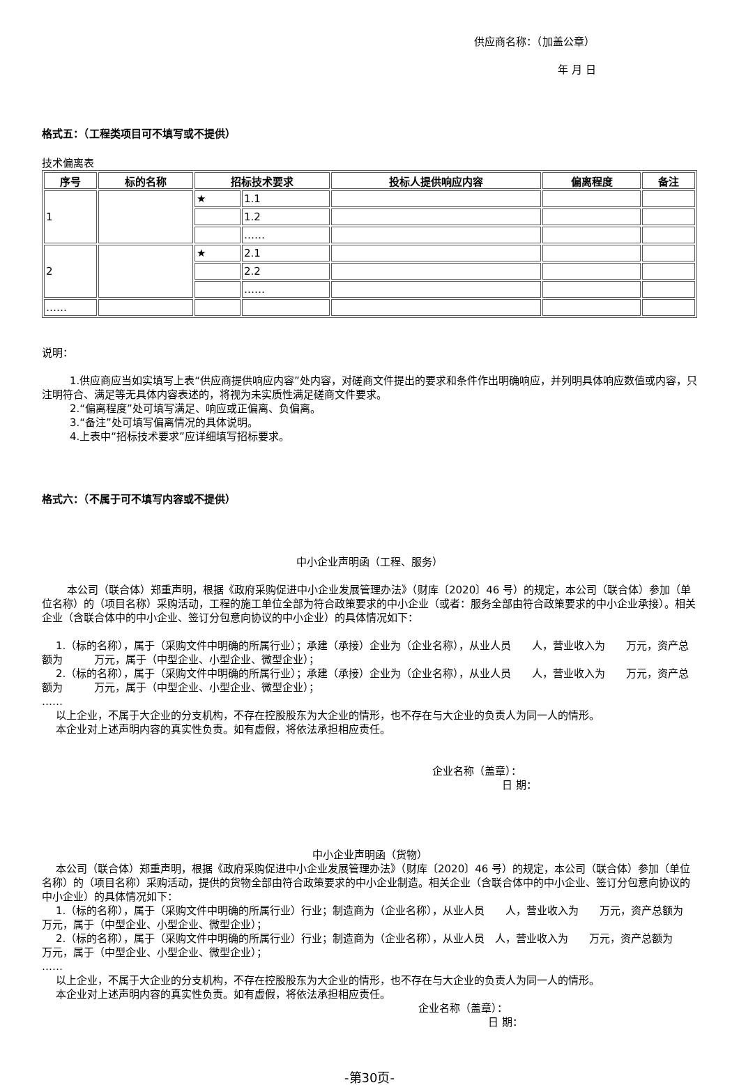供应商名称：（加盖公章）
年 月 日
格式五：（工程类项目可不填写或不提供）
技术偏离表
| 序号 | 标的名称 | 招标技术要求 | | 投标人提供响应内容 | 偏离程度 | 备注 |
| --- | --- | --- | --- | --- | --- | --- |
| 1 | | ★ | 1.1 | | | |
| | | | 1.2 | | | |
| | | | …… | | | |
| 2 | | ★ | 2.1 | | | |
| | | | 2.2 | | | |
| | | | …… | | | |
| …… | | | | | | |
说明：
1.供应商应当如实填写上表“供应商提供响应内容”处内容，对磋商文件提出的要求和条件作出明确响应，并列明具体响应数值或内容，只注明符合、满足等无具体内容表述的，将视为未实质性满足磋商文件要求。
2.“偏离程度”处可填写满足、响应或正偏离、负偏离。
3.“备注”处可填写偏离情况的具体说明。
4.上表中“招标技术要求”应详细填写招标要求。
格式六：（不属于可不填写内容或不提供）
中小企业声明函（工程、服务）
本公司（联合体）郑重声明，根据《政府采购促进中小企业发展管理办法》（财库〔2020〕46 号）的规定，本公司（联合体）参加（单位名称）的（项目名称）采购活动，工程的施工单位全部为符合政策要求的中小企业（或者：服务全部由符合政策要求的中小企业承接）。相关企业（含联合体中的中小企业、签订分包意向协议的中小企业）的具体情况如下：
1.（标的名称），属于（采购文件中明确的所属行业）；承建（承接）企业为（企业名称），从业人员　　人，营业收入为　　万元，资产总额为　　　万元，属于（中型企业、小型企业、微型企业）；
2.（标的名称），属于（采购文件中明确的所属行业）；承建（承接）企业为（企业名称），从业人员　　人，营业收入为　　万元，资产总额为　　　万元，属于（中型企业、小型企业、微型企业）；
……
以上企业，不属于大企业的分支机构，不存在控股股东为大企业的情形，也不存在与大企业的负责人为同一人的情形。
本企业对上述声明内容的真实性负责。如有虚假，将依法承担相应责任。
企业名称（盖章）：
日 期：
中小企业声明函（货物）
本公司（联合体）郑重声明，根据《政府采购促进中小企业发展管理办法》（财库〔2020〕46 号）的规定，本公司（联合体）参加（单位名称）的（项目名称）采购活动，提供的货物全部由符合政策要求的中小企业制造。相关企业（含联合体中的中小企业、签订分包意向协议的中小企业）的具体情况如下：
1.（标的名称），属于（采购文件中明确的所属行业）行业；制造商为（企业名称），从业人员　　人，营业收入为　　万元，资产总额为　　万元，属于（中型企业、小型企业、微型企业）；
2.（标的名称），属于（采购文件中明确的所属行业）行业；制造商为（企业名称），从业人员　人，营业收入为　　万元，资产总额为　　万元，属于（中型企业、小型企业、微型企业）；
……
以上企业，不属于大企业的分支机构，不存在控股股东为大企业的情形，也不存在与大企业的负责人为同一人的情形。
本企业对上述声明内容的真实性负责。如有虚假，将依法承担相应责任。
企业名称（盖章）：
日 期：
-第30页-